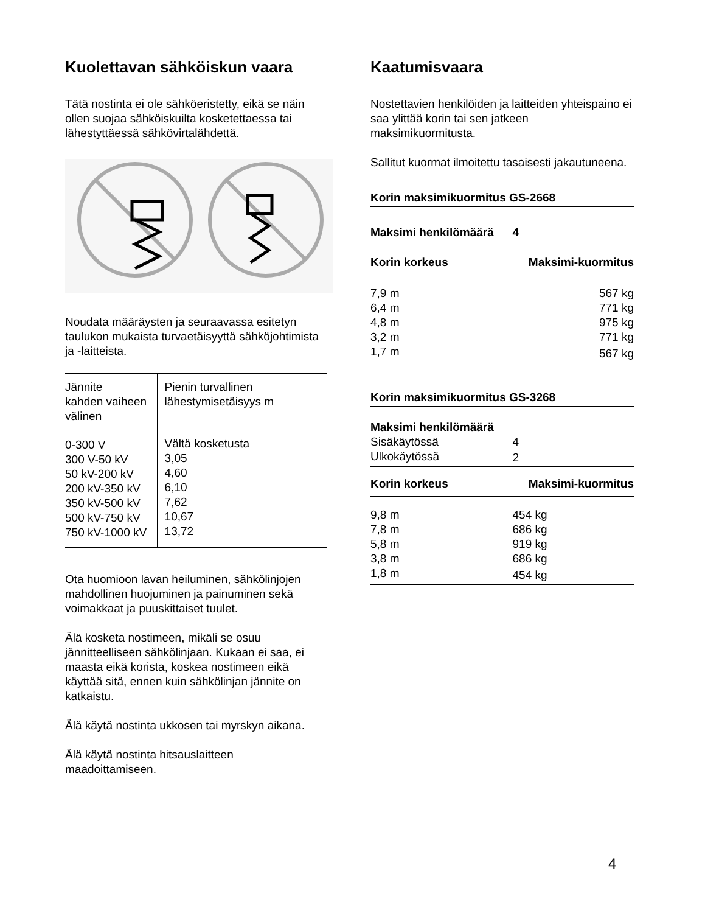Kuolettavan sähköiskun vaara
Tätä nostinta ei ole sähköeristetty, eikä se näin ollen suojaa sähköiskuilta kosketettaessa tai lähestyttäessä sähkövirtalähdettä.
Noudata määräysten ja seuraavassa esitetyn taulukon mukaista turvaetäisyyttä sähköjohtimista ja -laitteista.
| Jännite kahden vaiheen välinen | Pienin turvallinen lähestymisetäisyys m |
| 0-300 V 300 V-50 kV 50 kV-200 kV 200 kV-350 kV 350 kV-500 kV 500 kV-750 kV 750 kV-1000 kV | Vältä kosketusta 3,05 4,60 6,10 7,62 10,67 13,72 |
Ota huomioon lavan heiluminen, sähkölinjojen mahdollinen huojuminen ja painuminen sekä voimakkaat ja puuskittaiset tuulet.
Älä kosketa nostimeen, mikäli se osuu jännitteelliseen sähkölinjaan. Kukaan ei saa, ei maasta eikä korista, koskea nostimeen eikä käyttää sitä, ennen kuin sähkölinjan jännite on katkaistu.
Älä käytä nostinta ukkosen tai myrskyn aikana.
Älä käytä nostinta hitsauslaitteen maadoittamiseen.
Kaatumisvaara
Nostettavien henkilöiden ja laitteiden yhteispaino ei saa ylittää korin tai sen jatkeen maksimikuormitusta.
Sallitut kuormat ilmoitettu tasaisesti jakautuneena.
Korin maksimikuormitus GS-2668
| Maksimi henkilömäärä | 4 |
| --- | --- |
| Korin korkeus | Maksimi-kuormitus |
| 7,9 m | 567 kg |
| 6,4 m | 771 kg |
| 4,8 m | 975 kg |
| 3,2 m | 771 kg |
| 1,7 m | 567 kg |
Korin maksimikuormitus GS-3268
| Maksimi henkilömäärä | |
| Sisäkäytössä | 4 |
| Ulkokäytössä | 2 |
| Korin korkeus | Maksimi-kuormitus |
| 9,8 m | 454 kg |
| 7,8 m | 686 kg |
| 5,8 m | 919 kg |
| 3,8 m | 686 kg |
| 1,8 m | 454 kg |
4